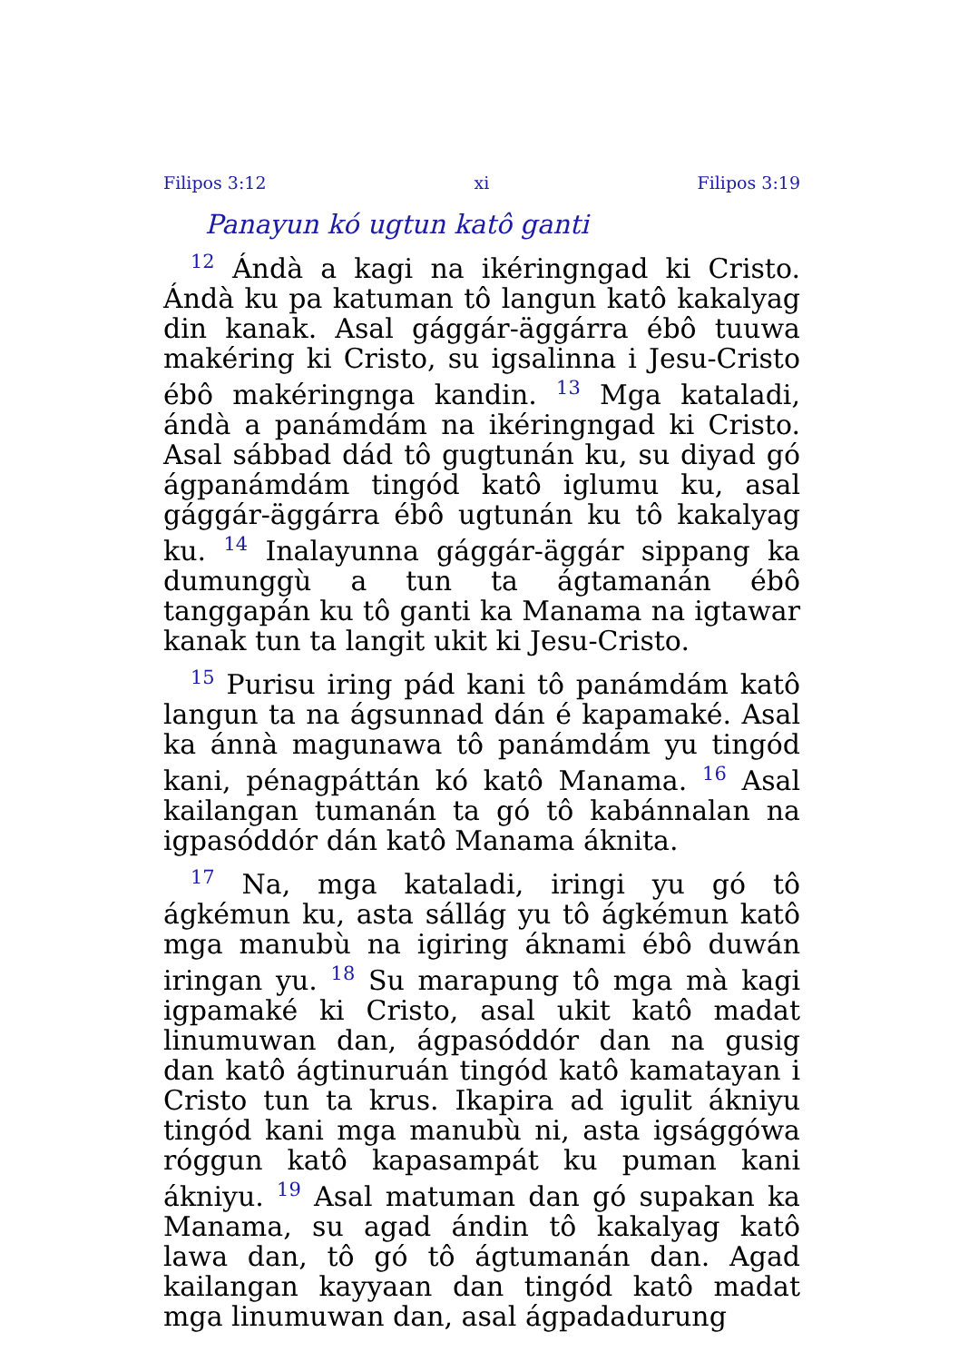Filipos 3:12 xi Filipos 3:19
Panayun kó ugtun katô ganti
<sup>12</sup> Ándà a kagi na ikéringngad ki Cristo. Ándà ku pa katuman tô langun katô kakalyag din kanak. Asal gággár-äggárra ébô tuuwa makéring ki Cristo, su igsalinna i Jesu-Cristo ébô makéringnga kandin. <sup>13</sup> Mga kataladi, ándà a panámdám na ikéringngad ki Cristo. Asal sábbad dád tô gugtunán ku, su diyad gó ágpanámdám tingód katô iglumu ku, asal gággár-äggárra ébô ugtunán ku tô kakalyag ku. <sup>14</sup> Inalayunna gággár-äggár sippang ka dumunggù a tun ta ágtamanán ébô tanggapán ku tô ganti ka Manama na igtawar kanak tun ta langit ukit ki Jesu-Cristo.
<sup>15</sup> Purisu iring pád kani tô panámdám katô langun ta na ágsunnad dán é kapamaké. Asal ka ánnà magunawa tô panámdám yu tingód kani, pénagpáttán kó katô Manama. <sup>16</sup> Asal kailangan tumanán ta gó tô kabánnalan na igpasóddór dán katô Manama áknita.
<sup>17</sup> Na, mga kataladi, iringi yu gó tô ágkémun ku, asta sállág yu tô ágkémun katô mga manubù na igiring áknami ébô duwán iringan yu. <sup>18</sup> Su marapung tô mga mà kagi igpamaké ki Cristo, asal ukit katô madat linumuwan dan, ágpasóddór dan na gusig dan katô ágtinuruán tingód katô kamatayan i Cristo tun ta krus. Ikapira ad igulit ákniyu tingód kani mga manubù ni, asta igsággówa róggun katô kapasampát ku puman kani ákniyu. <sup>19</sup> Asal matuman dan gó supakan ka Manama, su agad ándin tô kakalyag katô lawa dan, tô gó tô ágtumanán dan. Agad kailangan kayyaan dan tingód katô madat mga linumuwan dan, asal ágpadadurung